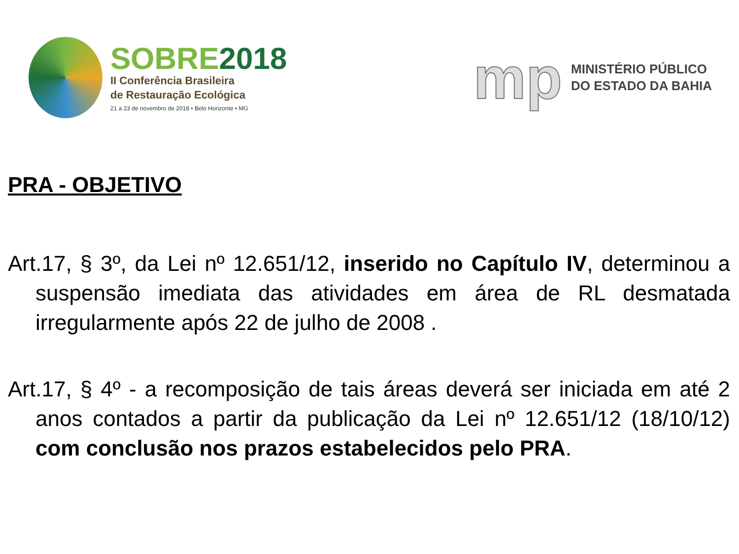SOBRE2018
II Conferência Brasileira
de Restauração Ecológica
21 a 23 de novembro de 2018 • Belo Horizonte • MG
mp
MINISTÉRIO PÚBLICO
DO ESTADO DA BAHIA
PRA - OBJETIVO
Art.17, § 3º, da Lei nº 12.651/12, inserido no Capítulo IV, determinou a suspensão imediata das atividades em área de RL desmatada irregularmente após 22 de julho de 2008 .
Art.17, § 4º - a recomposição de tais áreas deverá ser iniciada em até 2 anos contados a partir da publicação da Lei nº 12.651/12 (18/10/12) com conclusão nos prazos estabelecidos pelo PRA.